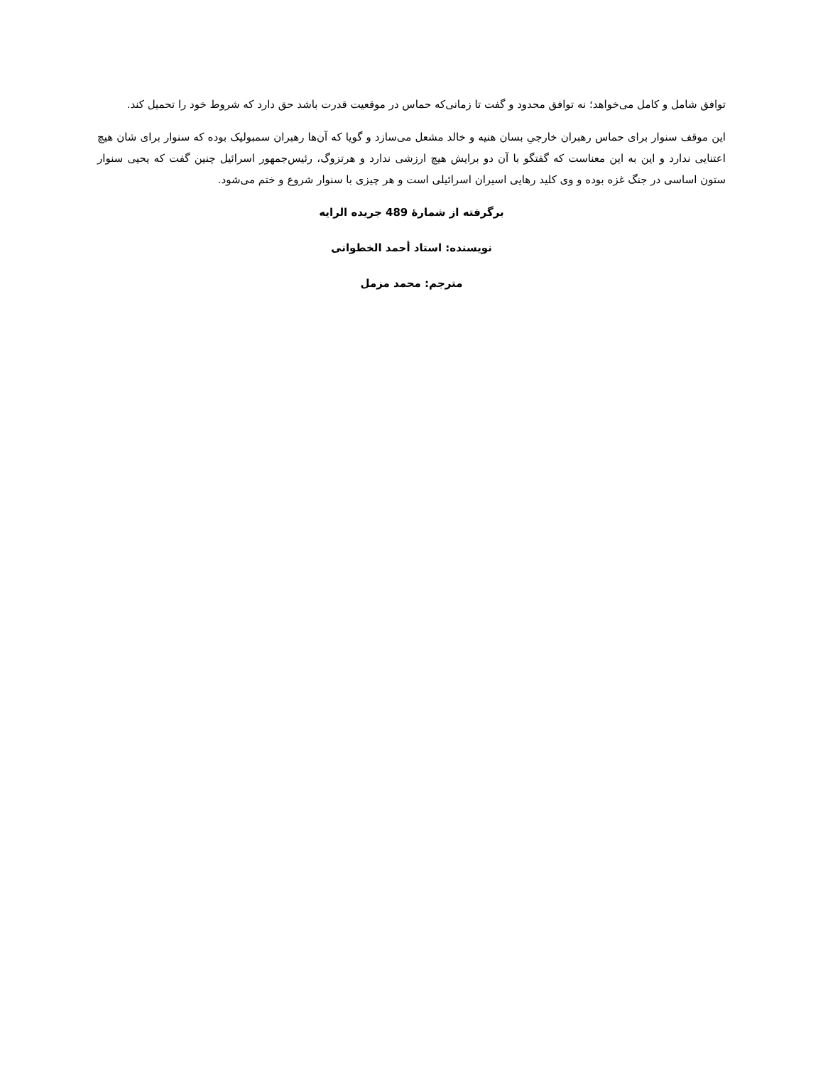توافق شامل و کامل می‌خواهد؛ نه توافق محدود و گفت تا زمانی‌که حماس در موقعیت قدرت باشد حق دارد که شروط خود را تحمیل کند.
این موقف سنوار برای حماس رهبران خارجیِ بسان هنیه و خالد مشعل می‌سازد و گویا که آن‌ها رهبران سمبولیک بوده که سنوار برای شان هیچ اعتنایی ندارد و این به این معناست که گفتگو با آن دو برایش هیچ ارزشی ندارد و هرتزوگ، رئیس‌جمهور اسرائیل چنین گفت که یحیی سنوار ستون اساسی در جنگ غزه بوده و وی کلید رهایی اسیران اسرائیلی است و هر چیزی با سنوار شروع و ختم می‌شود.
برگرفته از شمارۀ 489 جریده الرایه
نویسنده: استاد أحمد الخطوانی
مترجم: محمد مزمل